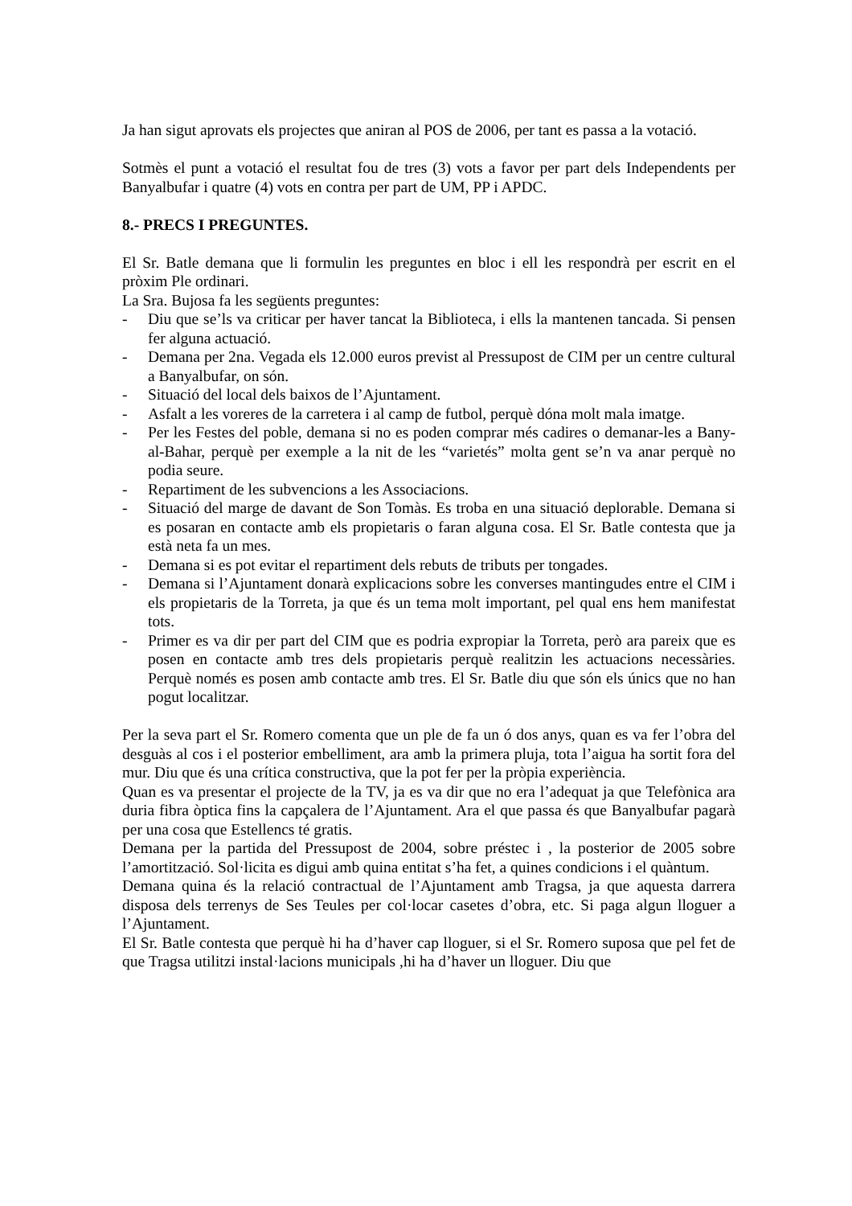Ja han sigut aprovats els projectes que aniran al POS de 2006, per tant es passa a la votació.
Sotmès el punt a votació el resultat fou de tres (3) vots a favor per part dels Independents per Banyalbufar i quatre (4) vots en contra per part de UM, PP i APDC.
8.- PRECS I PREGUNTES.
El Sr. Batle demana que li formulin les preguntes en bloc i ell les respondrà per escrit en el pròxim Ple ordinari.
La Sra. Bujosa fa les següents preguntes:
- Diu que se’ls va criticar per haver tancat la Biblioteca, i ells la mantenen tancada. Si pensen fer alguna actuació.
- Demana per 2na. Vegada els 12.000 euros previst al Pressupost de CIM per un centre cultural a Banyalbufar, on són.
- Situació del local dels baixos de l’Ajuntament.
- Asfalt a les voreres de la carretera i al camp de futbol, perquè dóna molt mala imatge.
- Per les Festes del poble, demana si no es poden comprar més cadires o demanar-les a Bany-al-Bahar, perquè per exemple a la nit de les “varietés” molta gent se’n va anar perquè no podia seure.
- Repartiment de les subvencions a les Associacions.
- Situació del marge de davant de Son Tomàs. Es troba en una situació deplorable. Demana si es posaran en contacte amb els propietaris o faran alguna cosa. El Sr. Batle contesta que ja està neta fa un mes.
- Demana si es pot evitar el repartiment dels rebuts de tributs per tongades.
- Demana si l’Ajuntament donarà explicacions sobre les converses mantingudes entre el CIM i els propietaris de la Torreta, ja que és un tema molt important, pel qual ens hem manifestat tots.
- Primer es va dir per part del CIM que es podria expropiar la Torreta, però ara pareix que es posen en contacte amb tres dels propietaris perquè realitzin les actuacions necessàries. Perquè només es posen amb contacte amb tres. El Sr. Batle diu que són els únics que no han pogut localitzar.
Per la seva part el Sr. Romero comenta que un ple de fa un ó dos anys, quan es va fer l’obra del desguàs al cos i el posterior embelliment, ara amb la primera pluja, tota l’aigua ha sortit fora del mur. Diu que és una crítica constructiva, que la pot fer per la pròpia experiència.
Quan es va presentar el projecte de la TV, ja es va dir que no era l’adequat ja que Telefònica ara duria fibra òptica fins la capçalera de l’Ajuntament. Ara el que passa és que Banyalbufar pagarà per una cosa que Estellencs té gratis.
Demana per la partida del Pressupost de 2004, sobre préstec i , la posterior de 2005 sobre l’amortització. Sol·licita es digui amb quina entitat s’ha fet, a quines condicions i el quàntum.
Demana quina és la relació contractual de l’Ajuntament amb Tragsa, ja que aquesta darrera disposa dels terrenys de Ses Teules per col·locar casetes d’obra, etc. Si paga algun lloguer a l’Ajuntament.
El Sr. Batle contesta que perquè hi ha d’haver cap lloguer, si el Sr. Romero suposa que pel fet de que Tragsa utilitzi instal·lacions municipals ,hi ha d’haver un lloguer. Diu que